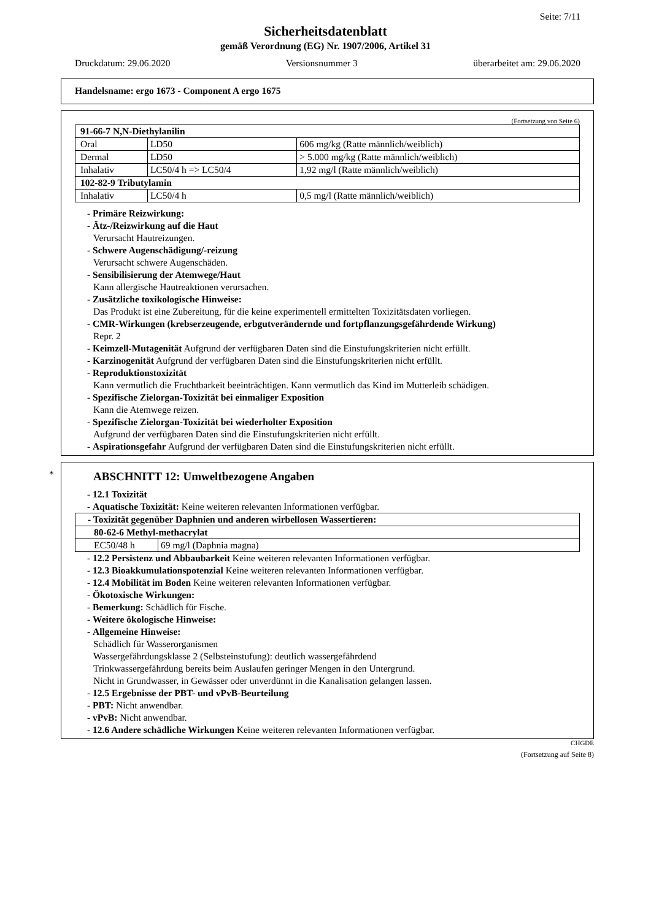Seite: 7/11
Sicherheitsdatenblatt
gemäß Verordnung (EG) Nr. 1907/2006, Artikel 31
Druckdatum: 29.06.2020 Versionsnummer 3 überarbeitet am: 29.06.2020
Handelsname: ergo 1673 - Component A ergo 1675
(Fortsetzung von Seite 6)
| 91-66-7 N,N-Diethylanilin | | |
| Oral | LD50 | 606 mg/kg (Ratte männlich/weiblich) |
| Dermal | LD50 | > 5.000 mg/kg (Ratte männlich/weiblich) |
| Inhalativ | LC50/4 h => LC50/4 | 1,92 mg/l (Ratte männlich/weiblich) |
| 102-82-9 Tributylamin | | |
| Inhalativ | LC50/4 h | 0,5 mg/l (Ratte männlich/weiblich) |
- Primäre Reizwirkung:
- Ätz-/Reizwirkung auf die Haut
Verursacht Hautreizungen.
- Schwere Augenschädigung/-reizung
Verursacht schwere Augenschäden.
- Sensibilisierung der Atemwege/Haut
Kann allergische Hautreaktionen verursachen.
- Zusätzliche toxikologische Hinweise:
Das Produkt ist eine Zubereitung, für die keine experimentell ermittelten Toxizitätsdaten vorliegen.
- CMR-Wirkungen (krebserzeugende, erbgutverändernde und fortpflanzungsgefährdende Wirkung)
Repr. 2
- Keimzell-Mutagenität Aufgrund der verfügbaren Daten sind die Einstufungskriterien nicht erfüllt.
- Karzinogenität Aufgrund der verfügbaren Daten sind die Einstufungskriterien nicht erfüllt.
- Reproduktionstoxizität
Kann vermutlich die Fruchtbarkeit beeinträchtigen. Kann vermutlich das Kind im Mutterleib schädigen.
- Spezifische Zielorgan-Toxizität bei einmaliger Exposition
Kann die Atemwege reizen.
- Spezifische Zielorgan-Toxizität bei wiederholter Exposition
Aufgrund der verfügbaren Daten sind die Einstufungskriterien nicht erfüllt.
- Aspirationsgefahr Aufgrund der verfügbaren Daten sind die Einstufungskriterien nicht erfüllt.
*
ABSCHNITT 12: Umweltbezogene Angaben
- 12.1 Toxizität
- Aquatische Toxizität: Keine weiteren relevanten Informationen verfügbar.
| - Toxizität gegenüber Daphnien und anderen wirbellosen Wassertieren: | |
| 80-62-6 Methyl-methacrylat | |
| EC50/48 h | 69 mg/l (Daphnia magna) |
- 12.2 Persistenz und Abbaubarkeit Keine weiteren relevanten Informationen verfügbar.
- 12.3 Bioakkumulationspotenzial Keine weiteren relevanten Informationen verfügbar.
- 12.4 Mobilität im Boden Keine weiteren relevanten Informationen verfügbar.
- Ökotoxische Wirkungen:
- Bemerkung: Schädlich für Fische.
- Weitere ökologische Hinweise:
- Allgemeine Hinweise:
Schädlich für Wasserorganismen
Wassergefährdungsklasse 2 (Selbsteinstufung): deutlich wassergefährdend
Trinkwassergefährdung bereits beim Auslaufen geringer Mengen in den Untergrund.
Nicht in Grundwasser, in Gewässer oder unverdünnt in die Kanalisation gelangen lassen.
- 12.5 Ergebnisse der PBT- und vPvB-Beurteilung
- PBT: Nicht anwendbar.
- vPvB: Nicht anwendbar.
- 12.6 Andere schädliche Wirkungen Keine weiteren relevanten Informationen verfügbar.
CHGDE
(Fortsetzung auf Seite 8)